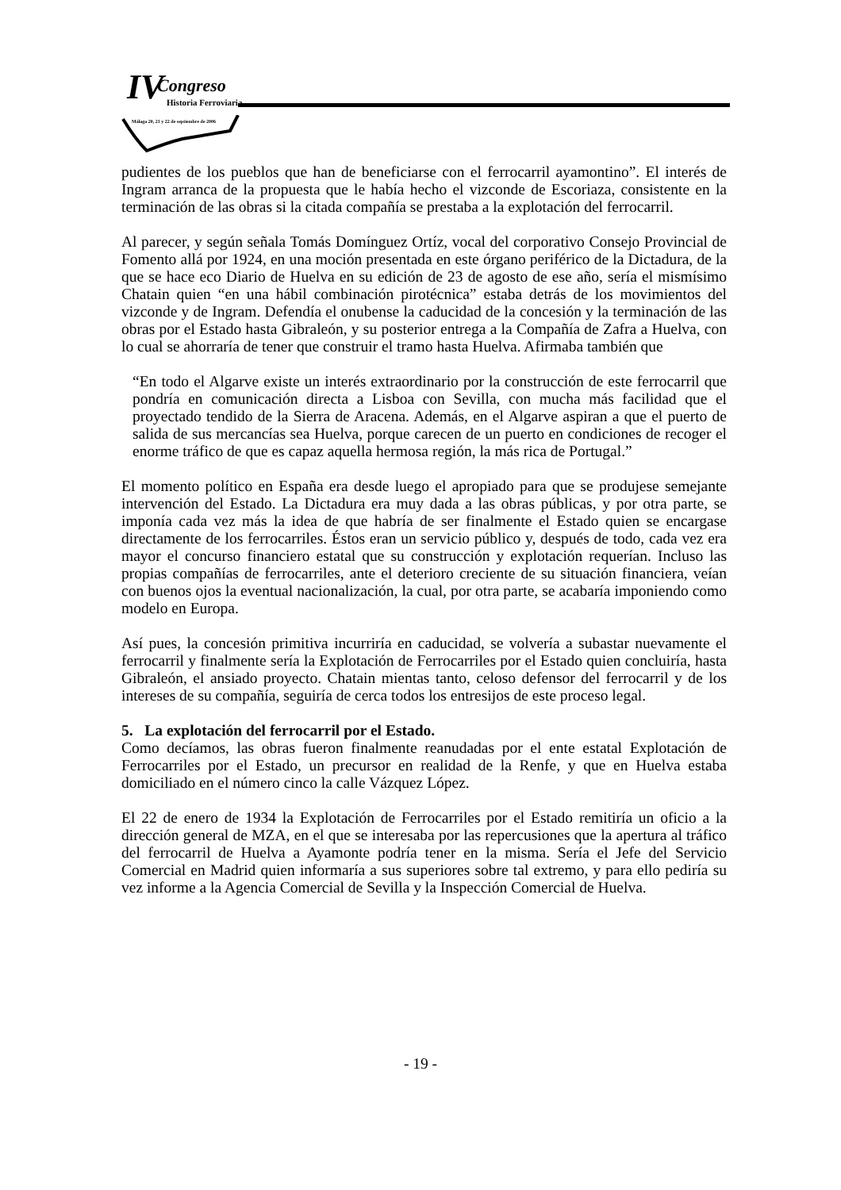IV Congreso
Historia Ferroviaria
Málaga 20, 21 y 22 de septiembre de 2006
pudientes de los pueblos que han de beneficiarse con el ferrocarril ayamontino”. El interés de Ingram arranca de la propuesta que le había hecho el vizconde de Escoriaza, consistente en la terminación de las obras si la citada compañía se prestaba a la explotación del ferrocarril.
Al parecer, y según señala Tomás Domínguez Ortíz, vocal del corporativo Consejo Provincial de Fomento allá por 1924, en una moción presentada en este órgano periférico de la Dictadura, de la que se hace eco Diario de Huelva en su edición de 23 de agosto de ese año, sería el mismísimo Chatain quien “en una hábil combinación pirotécnica” estaba detrás de los movimientos del vizconde y de Ingram. Defendía el onubense la caducidad de la concesión y la terminación de las obras por el Estado hasta Gibraleón, y su posterior entrega a la Compañía de Zafra a Huelva, con lo cual se ahorraría de tener que construir el tramo hasta Huelva. Afirmaba también que
“En todo el Algarve existe un interés extraordinario por la construcción de este ferrocarril que pondría en comunicación directa a Lisboa con Sevilla, con mucha más facilidad que el proyectado tendido de la Sierra de Aracena. Además, en el Algarve aspiran a que el puerto de salida de sus mercancías sea Huelva, porque carecen de un puerto en condiciones de recoger el enorme tráfico de que es capaz aquella hermosa región, la más rica de Portugal.”
El momento político en España era desde luego el apropiado para que se produjese semejante intervención del Estado. La Dictadura era muy dada a las obras públicas, y por otra parte, se imponía cada vez más la idea de que habría de ser finalmente el Estado quien se encargase directamente de los ferrocarriles. Éstos eran un servicio público y, después de todo, cada vez era mayor el concurso financiero estatal que su construcción y explotación requerían. Incluso las propias compañías de ferrocarriles, ante el deterioro creciente de su situación financiera, veían con buenos ojos la eventual nacionalización, la cual, por otra parte, se acabaría imponiendo como modelo en Europa.
Así pues, la concesión primitiva incurriría en caducidad, se volvería a subastar nuevamente el ferrocarril y finalmente sería la Explotación de Ferrocarriles por el Estado quien concluiría, hasta Gibraleón, el ansiado proyecto. Chatain mientas tanto, celoso defensor del ferrocarril y de los intereses de su compañía, seguiría de cerca todos los entresijos de este proceso legal.
5. La explotación del ferrocarril por el Estado.
Como decíamos, las obras fueron finalmente reanudadas por el ente estatal Explotación de Ferrocarriles por el Estado, un precursor en realidad de la Renfe, y que en Huelva estaba domiciliado en el número cinco la calle Vázquez López.
El 22 de enero de 1934 la Explotación de Ferrocarriles por el Estado remitiría un oficio a la dirección general de MZA, en el que se interesaba por las repercusiones que la apertura al tráfico del ferrocarril de Huelva a Ayamonte podría tener en la misma. Sería el Jefe del Servicio Comercial en Madrid quien informaría a sus superiores sobre tal extremo, y para ello pediría su vez informe a la Agencia Comercial de Sevilla y la Inspección Comercial de Huelva.
- 19 -